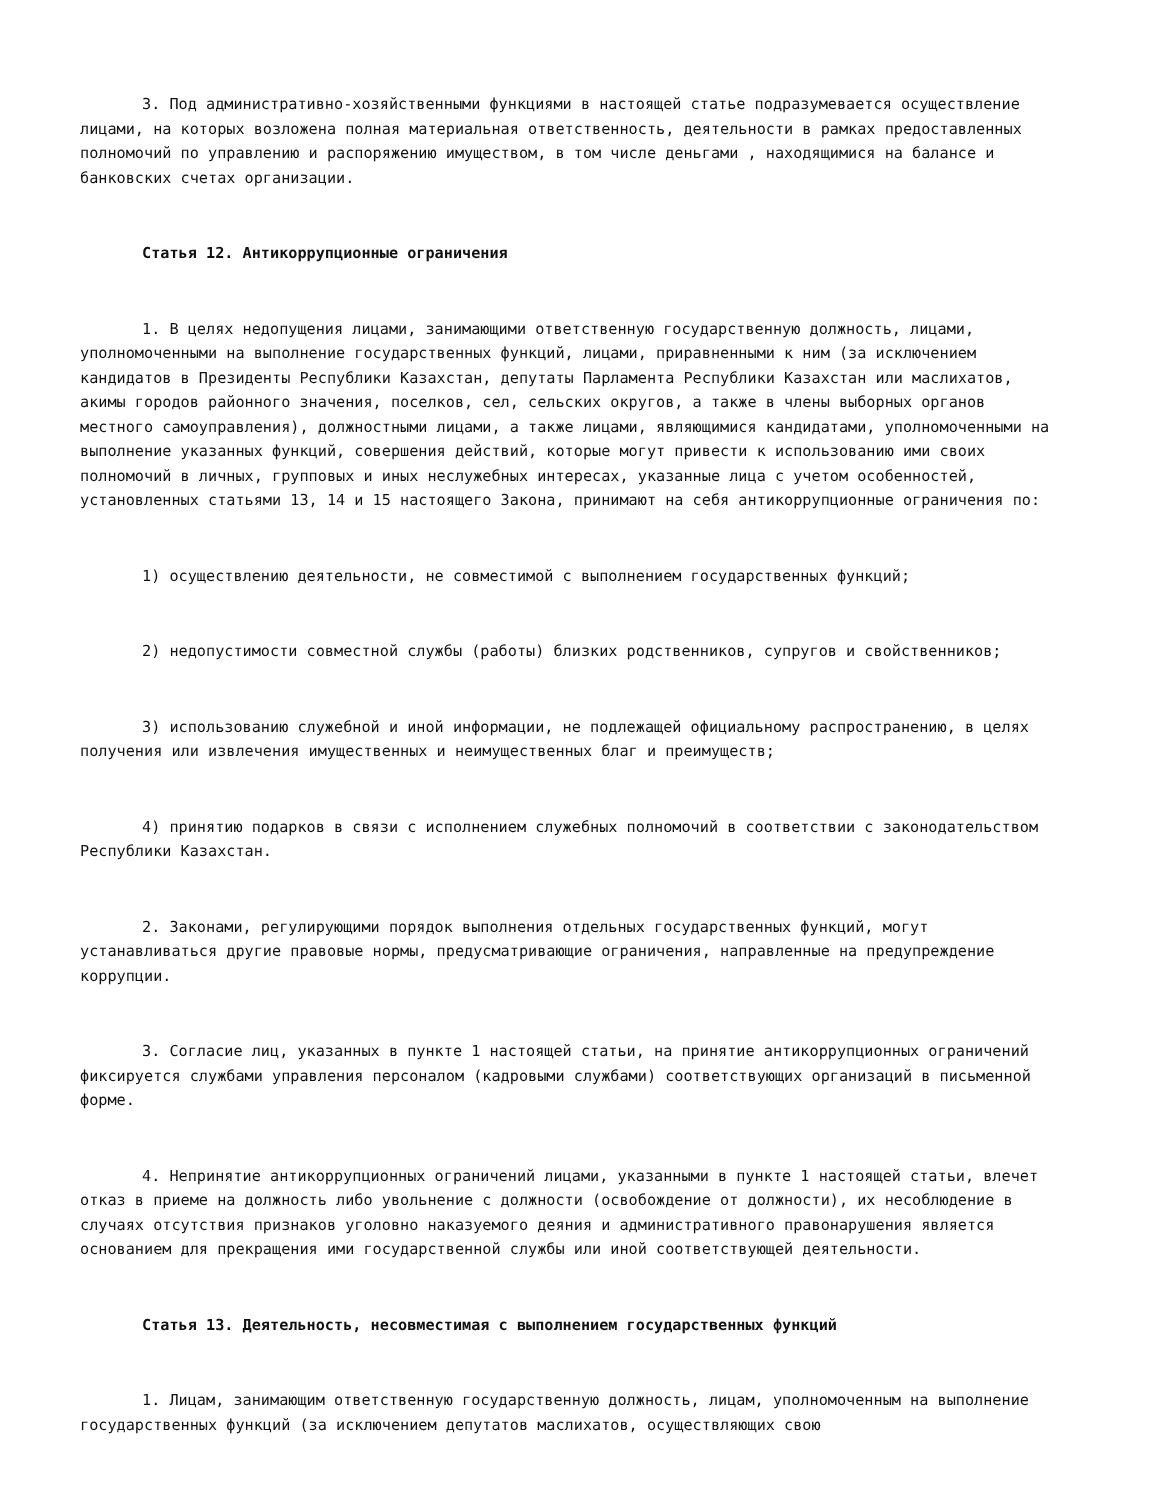3. Под административно-хозяйственными функциями в настоящей статье подразумевается осуществление лицами, на которых возложена полная материальная ответственность, деятельности в рамках предоставленных полномочий по управлению и распоряжению имуществом, в том числе деньгами , находящимися на балансе и банковских счетах организации.
Статья 12. Антикоррупционные ограничения
1. В целях недопущения лицами, занимающими ответственную государственную должность, лицами, уполномоченными на выполнение государственных функций, лицами, приравненными к ним (за исключением кандидатов в Президенты Республики Казахстан, депутаты Парламента Республики Казахстан или маслихатов, акимы городов районного значения, поселков, сел, сельских округов, а также в члены выборных органов местного самоуправления), должностными лицами, а также лицами, являющимися кандидатами, уполномоченными на выполнение указанных функций, совершения действий, которые могут привести к использованию ими своих полномочий в личных, групповых и иных неслужебных интересах, указанные лица с учетом особенностей, установленных статьями 13, 14 и 15 настоящего Закона, принимают на себя антикоррупционные ограничения по:
1) осуществлению деятельности, не совместимой с выполнением государственных функций;
2) недопустимости совместной службы (работы) близких родственников, супругов и свойственников;
3) использованию служебной и иной информации, не подлежащей официальному распространению, в целях получения или извлечения имущественных и неимущественных благ и преимуществ;
4) принятию подарков в связи с исполнением служебных полномочий в соответствии с законодательством Республики Казахстан.
2. Законами, регулирующими порядок выполнения отдельных государственных функций, могут устанавливаться другие правовые нормы, предусматривающие ограничения, направленные на предупреждение коррупции.
3. Согласие лиц, указанных в пункте 1 настоящей статьи, на принятие антикоррупционных ограничений фиксируется службами управления персоналом (кадровыми службами) соответствующих организаций в письменной форме.
4. Непринятие антикоррупционных ограничений лицами, указанными в пункте 1 настоящей статьи, влечет отказ в приеме на должность либо увольнение с должности (освобождение от должности), их несоблюдение в случаях отсутствия признаков уголовно наказуемого деяния и административного правонарушения является основанием для прекращения ими государственной службы или иной соответствующей деятельности.
Статья 13. Деятельность, несовместимая с выполнением государственных функций
1. Лицам, занимающим ответственную государственную должность, лицам, уполномоченным на выполнение государственных функций (за исключением депутатов маслихатов, осуществляющих свою